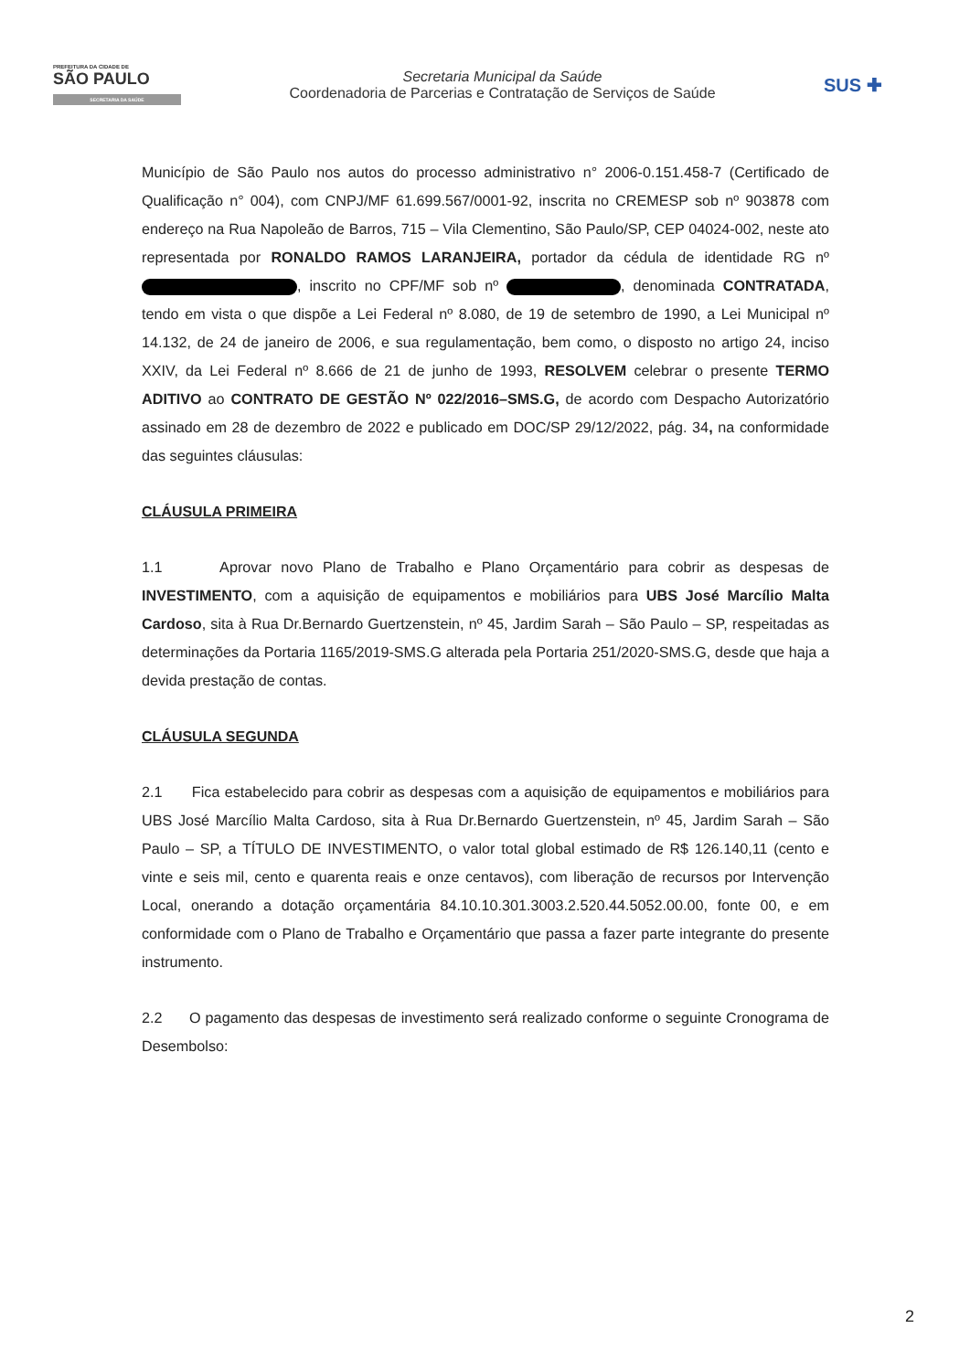PREFEITURA DA CIDADE DE
SÃO PAULO
SECRETARIA DA SAÚDE
Secretaria Municipal da Saúde
Coordenadoria de Parcerias e Contratação de Serviços de Saúde
SUS ✚
Município de São Paulo nos autos do processo administrativo n° 2006-0.151.458-7 (Certificado de Qualificação n° 004), com CNPJ/MF 61.699.567/0001-92, inscrita no CREMESP sob nº 903878 com endereço na Rua Napoleão de Barros, 715 – Vila Clementino, São Paulo/SP, CEP 04024-002, neste ato representada por RONALDO RAMOS LARANJEIRA, portador da cédula de identidade RG nº , inscrito no CPF/MF sob nº , denominada CONTRATADA, tendo em vista o que dispõe a Lei Federal nº 8.080, de 19 de setembro de 1990, a Lei Municipal nº 14.132, de 24 de janeiro de 2006, e sua regulamentação, bem como, o disposto no artigo 24, inciso XXIV, da Lei Federal nº 8.666 de 21 de junho de 1993, RESOLVEM celebrar o presente TERMO ADITIVO ao CONTRATO DE GESTÃO Nº 022/2016–SMS.G, de acordo com Despacho Autorizatório assinado em 28 de dezembro de 2022 e publicado em DOC/SP 29/12/2022, pág. 34, na conformidade das seguintes cláusulas:
CLÁUSULA PRIMEIRA
1.1 Aprovar novo Plano de Trabalho e Plano Orçamentário para cobrir as despesas de INVESTIMENTO, com a aquisição de equipamentos e mobiliários para UBS José Marcílio Malta Cardoso, sita à Rua Dr.Bernardo Guertzenstein, nº 45, Jardim Sarah – São Paulo – SP, respeitadas as determinações da Portaria 1165/2019-SMS.G alterada pela Portaria 251/2020-SMS.G, desde que haja a devida prestação de contas.
CLÁUSULA SEGUNDA
2.1 Fica estabelecido para cobrir as despesas com a aquisição de equipamentos e mobiliários para UBS José Marcílio Malta Cardoso, sita à Rua Dr.Bernardo Guertzenstein, nº 45, Jardim Sarah – São Paulo – SP, a TÍTULO DE INVESTIMENTO, o valor total global estimado de R$ 126.140,11 (cento e vinte e seis mil, cento e quarenta reais e onze centavos), com liberação de recursos por Intervenção Local, onerando a dotação orçamentária 84.10.10.301.3003.2.520.44.5052.00.00, fonte 00, e em conformidade com o Plano de Trabalho e Orçamentário que passa a fazer parte integrante do presente instrumento.
2.2 O pagamento das despesas de investimento será realizado conforme o seguinte Cronograma de Desembolso:
2